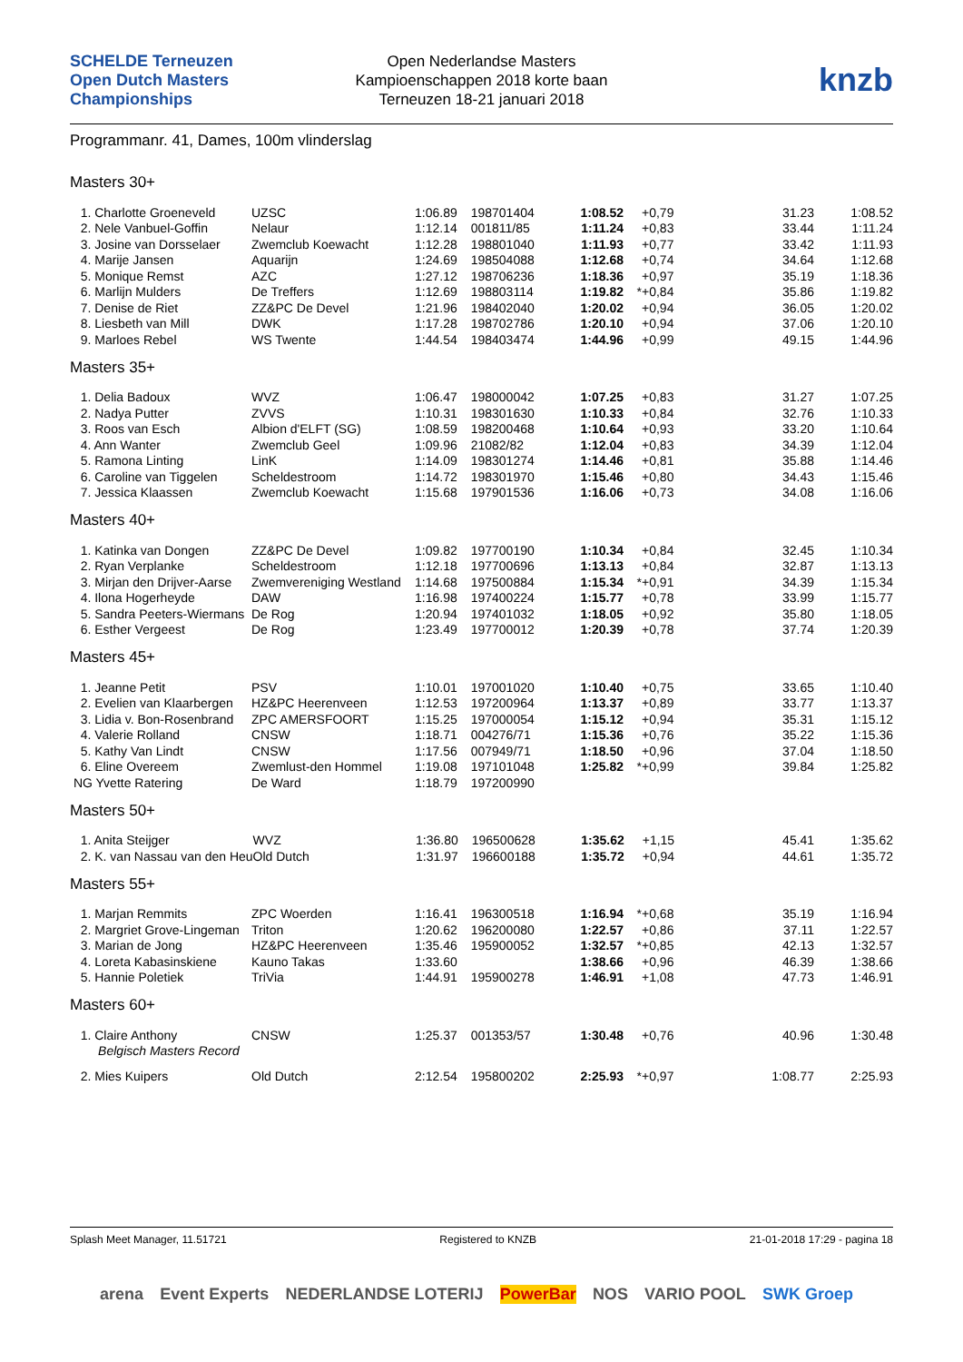SCHELDE Terneuzen Open Dutch Masters Championships
Open Nederlandse Masters
Kampioenschappen 2018 korte baan
Terneuzen 18-21 januari 2018
knzb
Programmanr. 41, Dames, 100m vlinderslag
Masters 30+
| 1. Charlotte Groeneveld | UZSC | 1:06.89 | 198701404 | 1:08.52 | | +0,79 | 31.23 | 1:08.52 |
| 2. Nele Vanbuel-Goffin | Nelaur | 1:12.14 | 001811/85 | 1:11.24 | | +0,83 | 33.44 | 1:11.24 |
| 3. Josine van Dorsselaer | Zwemclub Koewacht | 1:12.28 | 198801040 | 1:11.93 | | +0,77 | 33.42 | 1:11.93 |
| 4. Marije Jansen | Aquarijn | 1:24.69 | 198504088 | 1:12.68 | | +0,74 | 34.64 | 1:12.68 |
| 5. Monique Remst | AZC | 1:27.12 | 198706236 | 1:18.36 | | +0,97 | 35.19 | 1:18.36 |
| 6. Marlijn Mulders | De Treffers | 1:12.69 | 198803114 | 1:19.82 | * | +0,84 | 35.86 | 1:19.82 |
| 7. Denise de Riet | ZZ&PC De Devel | 1:21.96 | 198402040 | 1:20.02 | | +0,94 | 36.05 | 1:20.02 |
| 8. Liesbeth van Mill | DWK | 1:17.28 | 198702786 | 1:20.10 | | +0,94 | 37.06 | 1:20.10 |
| 9. Marloes Rebel | WS Twente | 1:44.54 | 198403474 | 1:44.96 | | +0,99 | 49.15 | 1:44.96 |
Masters 35+
| 1. Delia Badoux | WVZ | 1:06.47 | 198000042 | 1:07.25 | | +0,83 | 31.27 | 1:07.25 |
| 2. Nadya Putter | ZVVS | 1:10.31 | 198301630 | 1:10.33 | | +0,84 | 32.76 | 1:10.33 |
| 3. Roos van Esch | Albion d'ELFT (SG) | 1:08.59 | 198200468 | 1:10.64 | | +0,93 | 33.20 | 1:10.64 |
| 4. Ann Wanter | Zwemclub Geel | 1:09.96 | 21082/82 | 1:12.04 | | +0,83 | 34.39 | 1:12.04 |
| 5. Ramona Linting | LinK | 1:14.09 | 198301274 | 1:14.46 | | +0,81 | 35.88 | 1:14.46 |
| 6. Caroline van Tiggelen | Scheldestroom | 1:14.72 | 198301970 | 1:15.46 | | +0,80 | 34.43 | 1:15.46 |
| 7. Jessica Klaassen | Zwemclub Koewacht | 1:15.68 | 197901536 | 1:16.06 | | +0,73 | 34.08 | 1:16.06 |
Masters 40+
| 1. Katinka van Dongen | ZZ&PC De Devel | 1:09.82 | 197700190 | 1:10.34 | | +0,84 | 32.45 | 1:10.34 |
| 2. Ryan Verplanke | Scheldestroom | 1:12.18 | 197700696 | 1:13.13 | | +0,84 | 32.87 | 1:13.13 |
| 3. Mirjan den Drijver-Aarse | Zwemvereniging Westland | 1:14.68 | 197500884 | 1:15.34 | * | +0,91 | 34.39 | 1:15.34 |
| 4. Ilona Hogerheyde | DAW | 1:16.98 | 197400224 | 1:15.77 | | +0,78 | 33.99 | 1:15.77 |
| 5. Sandra Peeters-Wiermans | De Rog | 1:20.94 | 197401032 | 1:18.05 | | +0,92 | 35.80 | 1:18.05 |
| 6. Esther Vergeest | De Rog | 1:23.49 | 197700012 | 1:20.39 | | +0,78 | 37.74 | 1:20.39 |
Masters 45+
| 1. Jeanne Petit | PSV | 1:10.01 | 197001020 | 1:10.40 | | +0,75 | 33.65 | 1:10.40 |
| 2. Evelien van Klaarbergen | HZ&PC Heerenveen | 1:12.53 | 197200964 | 1:13.37 | | +0,89 | 33.77 | 1:13.37 |
| 3. Lidia v. Bon-Rosenbrand | ZPC AMERSFOORT | 1:15.25 | 197000054 | 1:15.12 | | +0,94 | 35.31 | 1:15.12 |
| 4. Valerie Rolland | CNSW | 1:18.71 | 004276/71 | 1:15.36 | | +0,76 | 35.22 | 1:15.36 |
| 5. Kathy Van Lindt | CNSW | 1:17.56 | 007949/71 | 1:18.50 | | +0,96 | 37.04 | 1:18.50 |
| 6. Eline Overeem | Zwemlust-den Hommel | 1:19.08 | 197101048 | 1:25.82 | * | +0,99 | 39.84 | 1:25.82 |
| NG Yvette Ratering | De Ward | 1:18.79 | 197200990 | | | | | |
Masters 50+
| 1. Anita Steijger | WVZ | 1:36.80 | 196500628 | 1:35.62 | | +1,15 | 45.41 | 1:35.62 |
| 2. K. van Nassau van den Heu | Old Dutch | 1:31.97 | 196600188 | 1:35.72 | | +0,94 | 44.61 | 1:35.72 |
Masters 55+
| 1. Marjan Remmits | ZPC Woerden | 1:16.41 | 196300518 | 1:16.94 | * | +0,68 | 35.19 | 1:16.94 |
| 2. Margriet Grove-Lingeman | Triton | 1:20.62 | 196200080 | 1:22.57 | | +0,86 | 37.11 | 1:22.57 |
| 3. Marian de Jong | HZ&PC Heerenveen | 1:35.46 | 195900052 | 1:32.57 | * | +0,85 | 42.13 | 1:32.57 |
| 4. Loreta Kabasinskiene | Kauno Takas | 1:33.60 | | 1:38.66 | | +0,96 | 46.39 | 1:38.66 |
| 5. Hannie Poletiek | TriVia | 1:44.91 | 195900278 | 1:46.91 | | +1,08 | 47.73 | 1:46.91 |
Masters 60+
| 1. Claire Anthony | CNSW | 1:25.37 | 001353/57 | 1:30.48 | | +0,76 | 40.96 | 1:30.48 |
| Belgisch Masters Record | | | | | | | | |
| 2. Mies Kuipers | Old Dutch | 2:12.54 | 195800202 | 2:25.93 | * | +0,97 | 1:08.77 | 2:25.93 |
Splash Meet Manager, 11.51721 Registered to KNZB 21-01-2018 17:29 - pagina 18
arena Event Experts NEDERLANDSE LOTERIJ PowerBar NOS VARIO POOL SWK Groep